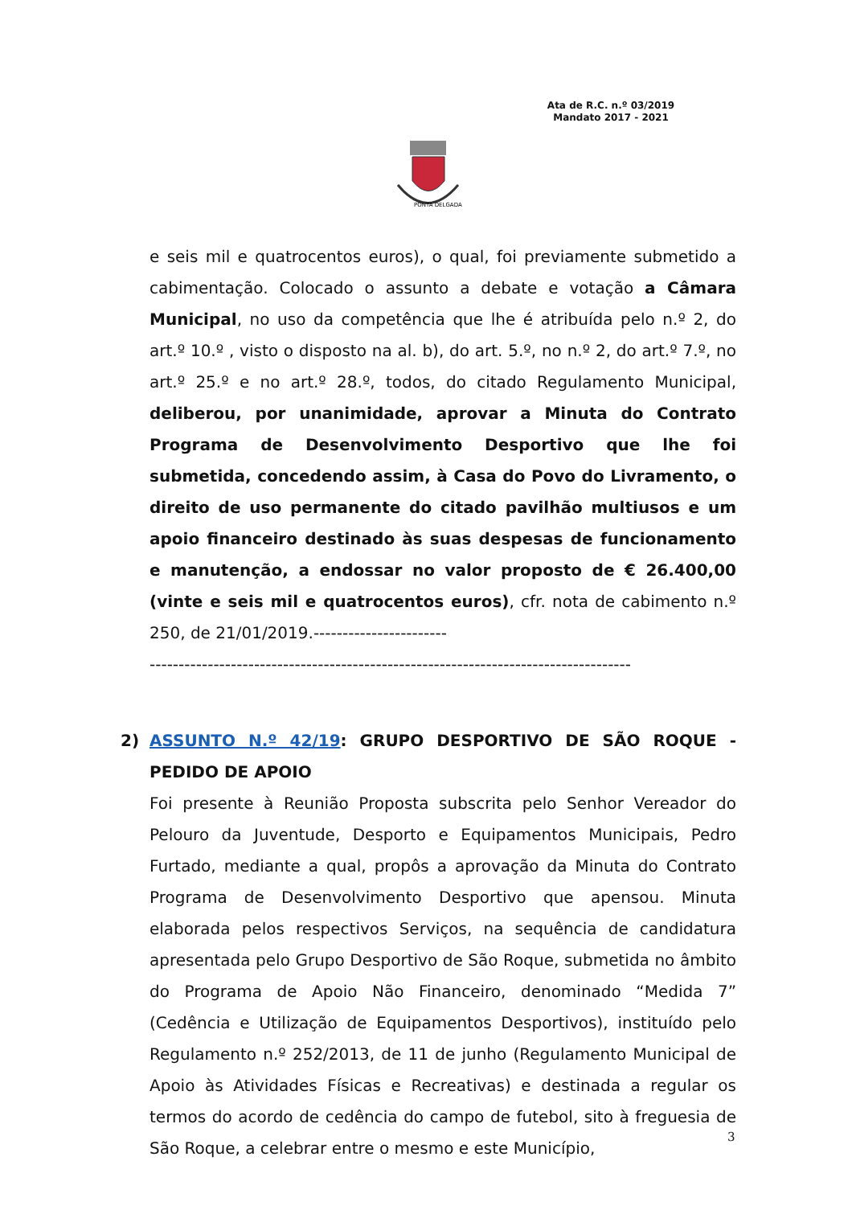Ata de R.C. n.º 03/2019
Mandato 2017 - 2021
PONTA DELGADA
e seis mil e quatrocentos euros), o qual, foi previamente submetido a cabimentação. Colocado o assunto a debate e votação a Câmara Municipal, no uso da competência que lhe é atribuída pelo n.º 2, do art.º 10.º , visto o disposto na al. b), do art. 5.º, no n.º 2, do art.º 7.º, no art.º 25.º e no art.º 28.º, todos, do citado Regulamento Municipal, deliberou, por unanimidade, aprovar a Minuta do Contrato Programa de Desenvolvimento Desportivo que lhe foi submetida, concedendo assim, à Casa do Povo do Livramento, o direito de uso permanente do citado pavilhão multiusos e um apoio financeiro destinado às suas despesas de funcionamento e manutenção, a endossar no valor proposto de € 26.400,00 (vinte e seis mil e quatrocentos euros), cfr. nota de cabimento n.º 250, de 21/01/2019.-----------------------
-----------------------------------------------------------------------------------
2)
ASSUNTO N.º 42/19: GRUPO DESPORTIVO DE SÃO ROQUE - PEDIDO DE APOIO
Foi presente à Reunião Proposta subscrita pelo Senhor Vereador do Pelouro da Juventude, Desporto e Equipamentos Municipais, Pedro Furtado, mediante a qual, propôs a aprovação da Minuta do Contrato Programa de Desenvolvimento Desportivo que apensou. Minuta elaborada pelos respectivos Serviços, na sequência de candidatura apresentada pelo Grupo Desportivo de São Roque, submetida no âmbito do Programa de Apoio Não Financeiro, denominado “Medida 7” (Cedência e Utilização de Equipamentos Desportivos), instituído pelo Regulamento n.º 252/2013, de 11 de junho (Regulamento Municipal de Apoio às Atividades Físicas e Recreativas) e destinada a regular os termos do acordo de cedência do campo de futebol, sito à freguesia de São Roque, a celebrar entre o mesmo e este Município,
3